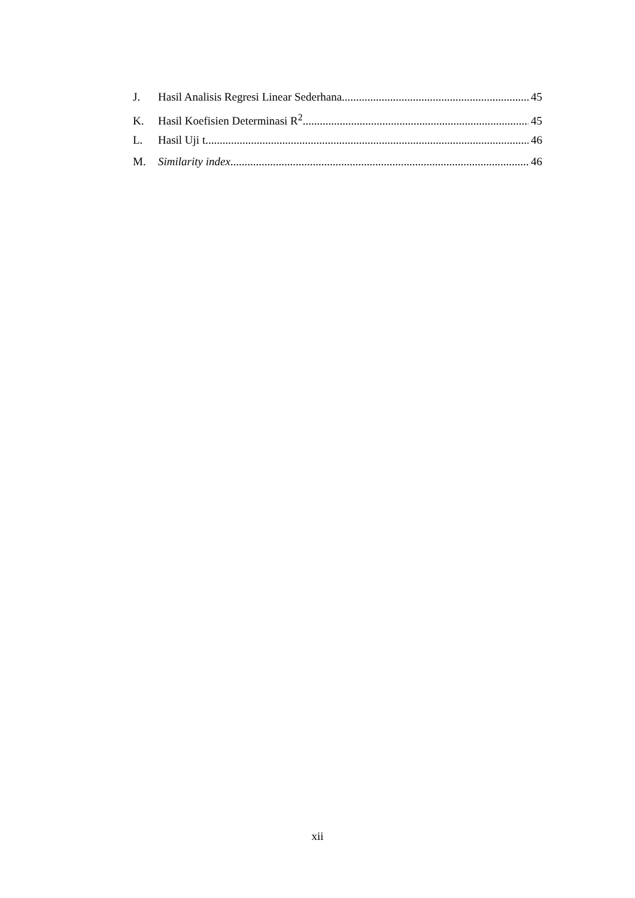J. Hasil Analisis Regresi Linear Sederhana 45
K. Hasil Koefisien Determinasi R<sup>2</sup> 45
L. Hasil Uji t 46
M. Similarity index 46
xii